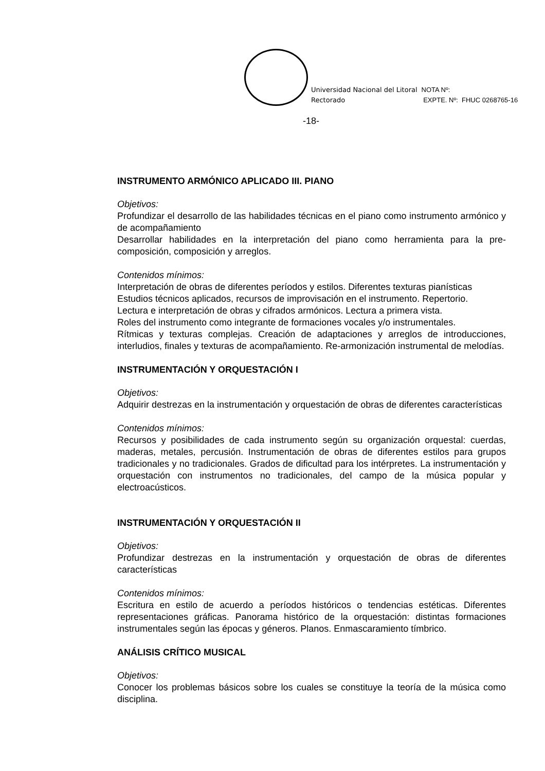Universidad Nacional del Litoral
Rectorado
NOTA Nº:
EXPTE. Nº: FHUC 0268765-16
-18-
INSTRUMENTO ARMÓNICO APLICADO III. PIANO
Objetivos:
Profundizar el desarrollo de las habilidades técnicas en el piano como instrumento armónico y de acompañamiento
Desarrollar habilidades en la interpretación del piano como herramienta para la pre-composición, composición y arreglos.
Contenidos mínimos:
Interpretación de obras de diferentes períodos y estilos. Diferentes texturas pianísticas
Estudios técnicos aplicados, recursos de improvisación en el instrumento. Repertorio.
Lectura e interpretación de obras y cifrados armónicos. Lectura a primera vista.
Roles del instrumento como integrante de formaciones vocales y/o instrumentales.
Rítmicas y texturas complejas. Creación de adaptaciones y arreglos de introducciones, interludios, finales y texturas de acompañamiento. Re-armonización instrumental de melodías.
INSTRUMENTACIÓN Y ORQUESTACIÓN I
Objetivos:
Adquirir destrezas en la instrumentación y orquestación de obras de diferentes características
Contenidos mínimos:
Recursos y posibilidades de cada instrumento según su organización orquestal: cuerdas, maderas, metales, percusión. Instrumentación de obras de diferentes estilos para grupos tradicionales y no tradicionales. Grados de dificultad para los intérpretes. La instrumentación y orquestación con instrumentos no tradicionales, del campo de la música popular y electroacústicos.
INSTRUMENTACIÓN Y ORQUESTACIÓN II
Objetivos:
Profundizar destrezas en la instrumentación y orquestación de obras de diferentes características
Contenidos mínimos:
Escritura en estilo de acuerdo a períodos históricos o tendencias estéticas. Diferentes representaciones gráficas. Panorama histórico de la orquestación: distintas formaciones instrumentales según las épocas y géneros. Planos. Enmascaramiento tímbrico.
ANÁLISIS CRÍTICO MUSICAL
Objetivos:
Conocer los problemas básicos sobre los cuales se constituye la teoría de la música como disciplina.